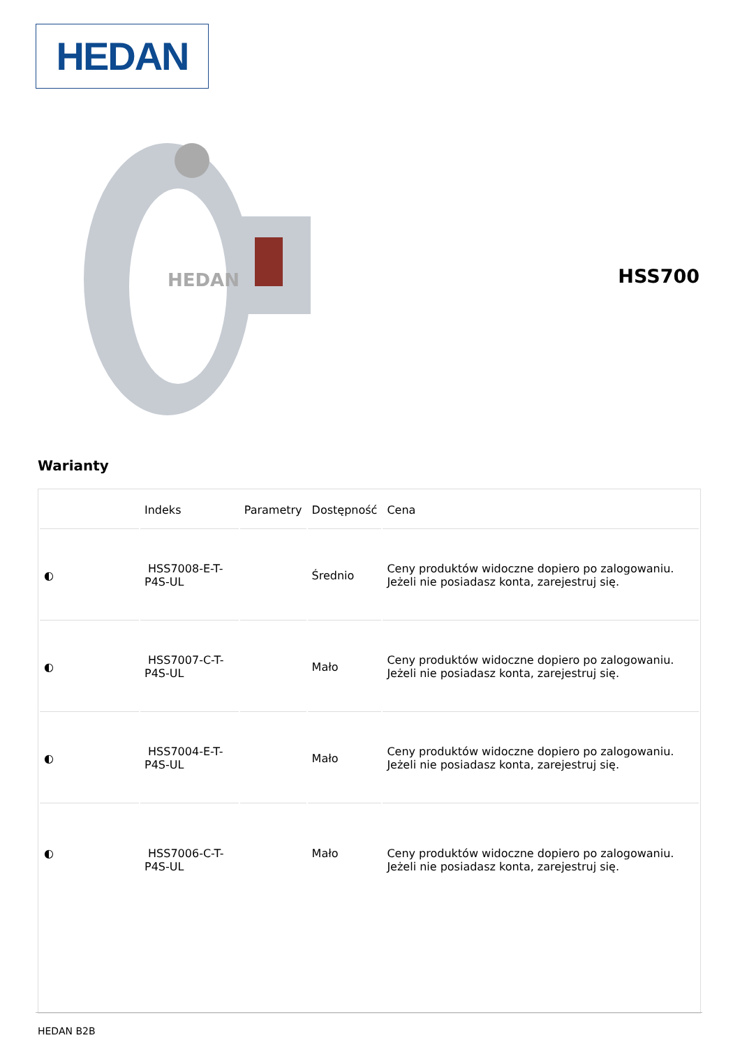HEDAN
HEDAN
HSS700
Warianty
| | Indeks | Parametry | Dostępność | Cena |
| --- | --- | --- | --- | --- |
| ◐ | HSS7008-E-T-P4S-UL | | Średnio | Ceny produktów widoczne dopiero po zalogowaniu. Jeżeli nie posiadasz konta, zarejestruj się. |
| ◐ | HSS7007-C-T-P4S-UL | | Mało | Ceny produktów widoczne dopiero po zalogowaniu. Jeżeli nie posiadasz konta, zarejestruj się. |
| ◐ | HSS7004-E-T-P4S-UL | | Mało | Ceny produktów widoczne dopiero po zalogowaniu. Jeżeli nie posiadasz konta, zarejestruj się. |
| ◐ | HSS7006-C-T-P4S-UL | | Mało | Ceny produktów widoczne dopiero po zalogowaniu. Jeżeli nie posiadasz konta, zarejestruj się. |
HEDAN B2B